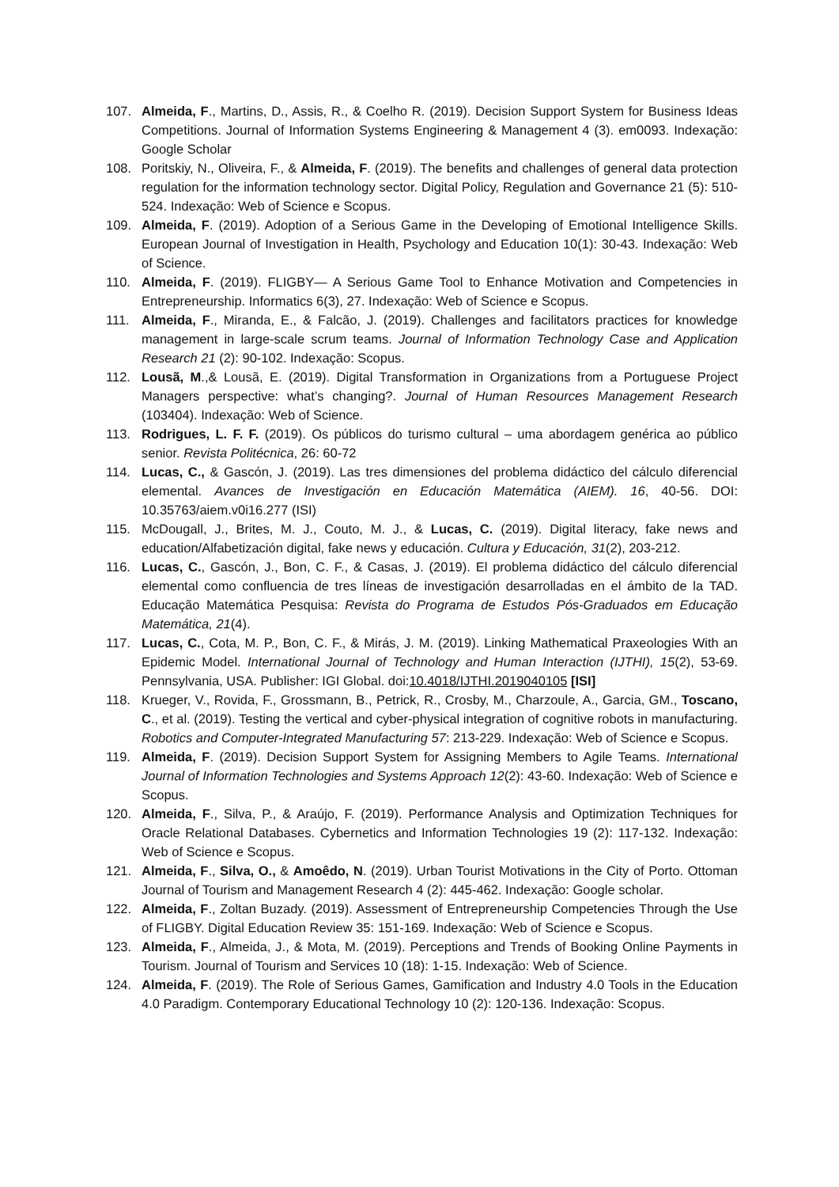107. Almeida, F., Martins, D., Assis, R., & Coelho R. (2019). Decision Support System for Business Ideas Competitions. Journal of Information Systems Engineering & Management 4 (3). em0093. Indexação: Google Scholar
108. Poritskiy, N., Oliveira, F., & Almeida, F. (2019). The benefits and challenges of general data protection regulation for the information technology sector. Digital Policy, Regulation and Governance 21 (5): 510-524. Indexação: Web of Science e Scopus.
109. Almeida, F. (2019). Adoption of a Serious Game in the Developing of Emotional Intelligence Skills. European Journal of Investigation in Health, Psychology and Education 10(1): 30-43. Indexação: Web of Science.
110. Almeida, F. (2019). FLIGBY— A Serious Game Tool to Enhance Motivation and Competencies in Entrepreneurship. Informatics 6(3), 27. Indexação: Web of Science e Scopus.
111. Almeida, F., Miranda, E., & Falcão, J. (2019). Challenges and facilitators practices for knowledge management in large-scale scrum teams. Journal of Information Technology Case and Application Research 21 (2): 90-102. Indexação: Scopus.
112. Lousã, M.,& Lousã, E. (2019). Digital Transformation in Organizations from a Portuguese Project Managers perspective: what’s changing?. Journal of Human Resources Management Research (103404). Indexação: Web of Science.
113. Rodrigues, L. F. F. (2019). Os públicos do turismo cultural – uma abordagem genérica ao público senior. Revista Politécnica, 26: 60-72
114. Lucas, C., & Gascón, J. (2019). Las tres dimensiones del problema didáctico del cálculo diferencial elemental. Avances de Investigación en Educación Matemática (AIEM). 16, 40-56. DOI: 10.35763/aiem.v0i16.277 (ISI)
115. McDougall, J., Brites, M. J., Couto, M. J., & Lucas, C. (2019). Digital literacy, fake news and education/Alfabetización digital, fake news y educación. Cultura y Educación, 31(2), 203-212.
116. Lucas, C., Gascón, J., Bon, C. F., & Casas, J. (2019). El problema didáctico del cálculo diferencial elemental como confluencia de tres líneas de investigación desarrolladas en el ámbito de la TAD. Educação Matemática Pesquisa: Revista do Programa de Estudos Pós-Graduados em Educação Matemática, 21(4).
117. Lucas, C., Cota, M. P., Bon, C. F., & Mirás, J. M. (2019). Linking Mathematical Praxeologies With an Epidemic Model. International Journal of Technology and Human Interaction (IJTHI), 15(2), 53-69. Pennsylvania, USA. Publisher: IGI Global. doi:10.4018/IJTHI.2019040105 [ISI]
118. Krueger, V., Rovida, F., Grossmann, B., Petrick, R., Crosby, M., Charzoule, A., Garcia, GM., Toscano, C., et al. (2019). Testing the vertical and cyber-physical integration of cognitive robots in manufacturing. Robotics and Computer-Integrated Manufacturing 57: 213-229. Indexação: Web of Science e Scopus.
119. Almeida, F. (2019). Decision Support System for Assigning Members to Agile Teams. International Journal of Information Technologies and Systems Approach 12(2): 43-60. Indexação: Web of Science e Scopus.
120. Almeida, F., Silva, P., & Araújo, F. (2019). Performance Analysis and Optimization Techniques for Oracle Relational Databases. Cybernetics and Information Technologies 19 (2): 117-132. Indexação: Web of Science e Scopus.
121. Almeida, F., Silva, O., & Amoêdo, N. (2019). Urban Tourist Motivations in the City of Porto. Ottoman Journal of Tourism and Management Research 4 (2): 445-462. Indexação: Google scholar.
122. Almeida, F., Zoltan Buzady. (2019). Assessment of Entrepreneurship Competencies Through the Use of FLIGBY. Digital Education Review 35: 151-169. Indexação: Web of Science e Scopus.
123. Almeida, F., Almeida, J., & Mota, M. (2019). Perceptions and Trends of Booking Online Payments in Tourism. Journal of Tourism and Services 10 (18): 1-15. Indexação: Web of Science.
124. Almeida, F. (2019). The Role of Serious Games, Gamification and Industry 4.0 Tools in the Education 4.0 Paradigm. Contemporary Educational Technology 10 (2): 120-136. Indexação: Scopus.